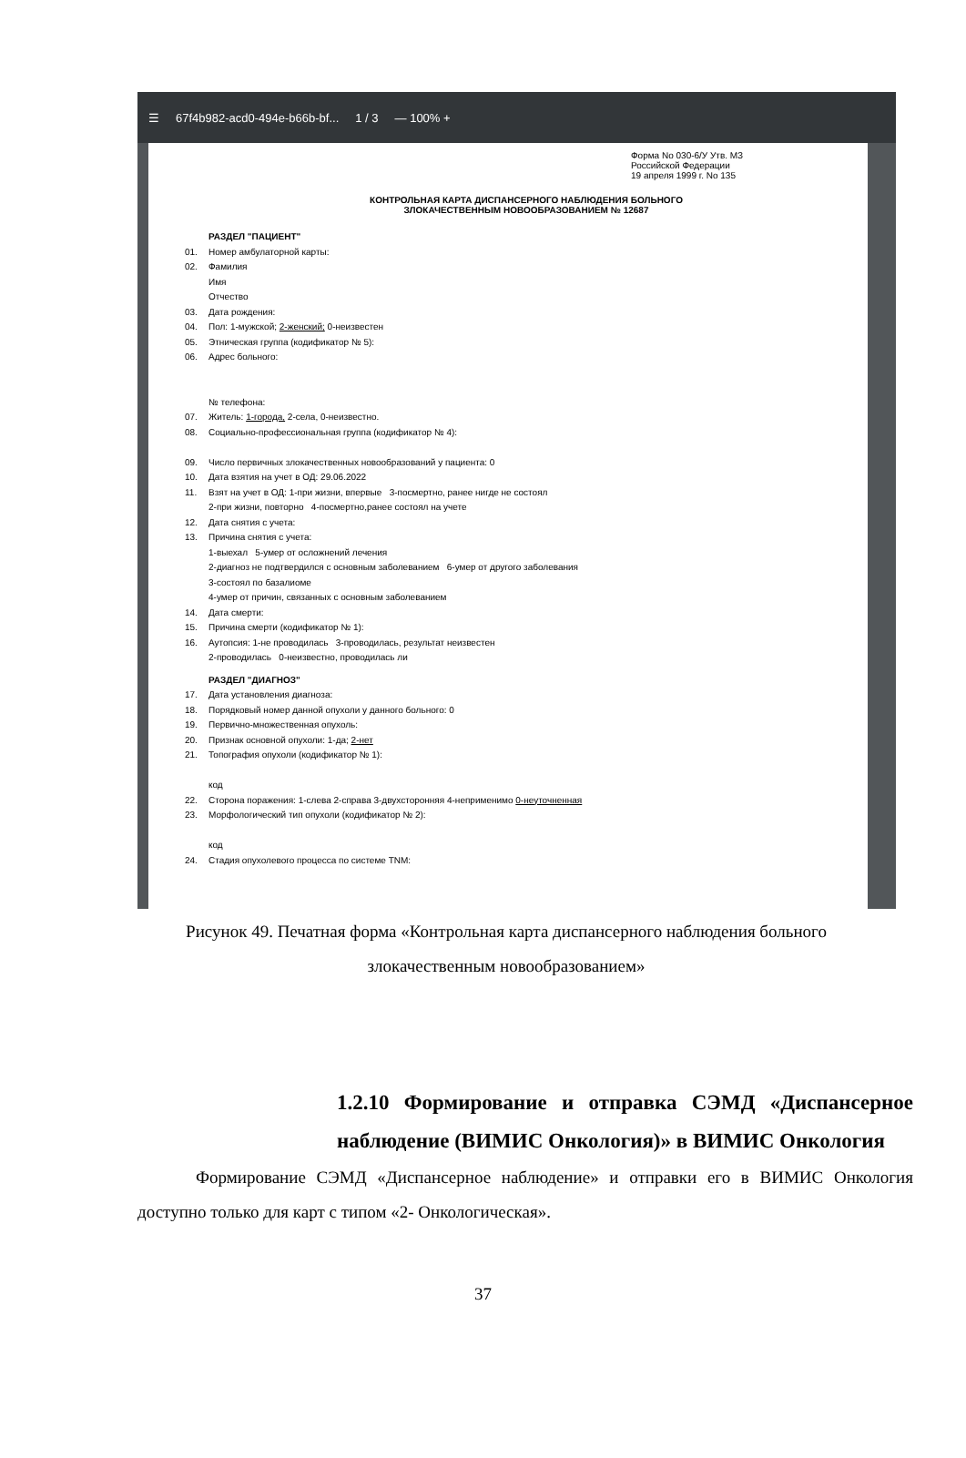☰ 67f4b982-acd0-494e-b66b-bf... 1 / 3 — 100% +
Форма No 030-6/У Утв. МЗ
Российской Федерации
19 апреля 1999 г. No 135
КОНТРОЛЬНАЯ КАРТА ДИСПАНСЕРНОГО НАБЛЮДЕНИЯ БОЛЬНОГО
ЗЛОКАЧЕСТВЕННЫМ НОВООБРАЗОВАНИЕМ № 12687
РАЗДЕЛ "ПАЦИЕНТ"
01. Номер амбулаторной карты:
02. Фамилия
Имя
Отчество
03. Дата рождения:
04. Пол: 1-мужской; 2-женский; 0-неизвестен
05. Этническая группа (кодификатор № 5):
06. Адрес больного:
№ телефона:
07. Житель: 1-города, 2-села, 0-неизвестно.
08. Социально-профессиональная группа (кодификатор № 4):
09. Число первичных злокачественных новообразований у пациента: 0
10. Дата взятия на учет в ОД: 29.06.2022
11. Взят на учет в ОД: 1-при жизни, впервые 3-посмертно, ранее нигде не состоял
2-при жизни, повторно 4-посмертно,ранее состоял на учете
12. Дата снятия с учета:
13. Причина снятия с учета:
1-выехал 5-умер от осложнений лечения
2-диагноз не подтвердился с основным заболеванием 6-умер от другого заболевания
3-состоял по базалиоме
4-умер от причин, связанных с основным заболеванием
14. Дата смерти:
15. Причина смерти (кодификатор № 1):
16. Аутопсия: 1-не проводилась 3-проводилась, результат неизвестен
2-проводилась 0-неизвестно, проводилась ли
РАЗДЕЛ "ДИАГНОЗ"
17. Дата установления диагноза:
18. Порядковый номер данной опухоли у данного больного: 0
19. Первично-множественная опухоль:
20. Признак основной опухоли: 1-да; 2-нет
21. Топография опухоли (кодификатор № 1):
код
22. Сторона поражения: 1-слева 2-справа 3-двухсторонняя 4-неприменимо 0-неуточненная
23. Морфологический тип опухоли (кодификатор № 2):
код
24. Стадия опухолевого процесса по системе TNM:
Рисунок 49. Печатная форма «Контрольная карта диспансерного наблюдения больного злокачественным новообразованием»
1.2.10 Формирование и отправка СЭМД «Диспансерное наблюдение (ВИМИС Онкология)» в ВИМИС Онкология
Формирование СЭМД «Диспансерное наблюдение» и отправки его в ВИМИС Онкология доступно только для карт с типом «2- Онкологическая».
37